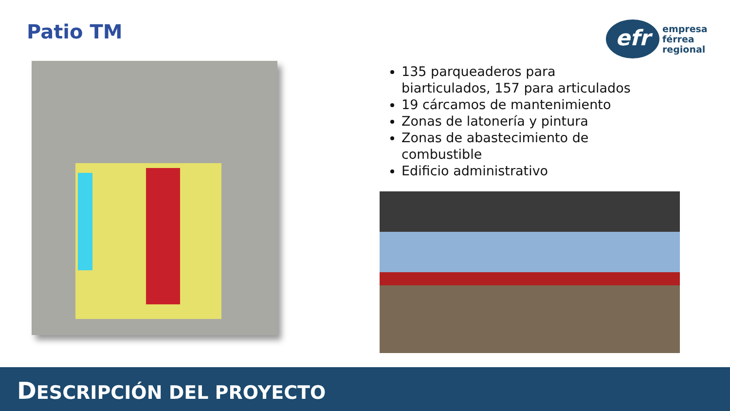Patio TM
efr
empresa
férrea
regional
135 parqueaderos para biarticulados, 157 para articulados
19 cárcamos de mantenimiento
Zonas de latonería y pintura
Zonas de abastecimiento de combustible
Edificio administrativo
DESCRIPCIÓN DEL PROYECTO